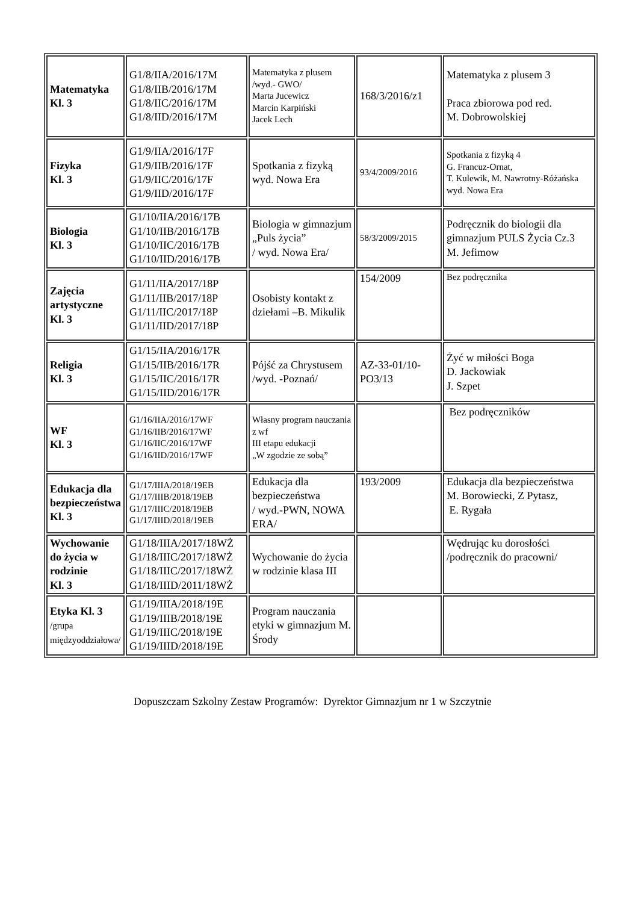| Matematyka Kl. 3 | G1/8/IIA/2016/17M G1/8/IIB/2016/17M G1/8/IIC/2016/17M G1/8/IID/2016/17M | Matematyka z plusem /wyd.- GWO/ Marta Jucewicz Marcin Karpiński Jacek Lech | 168/3/2016/z1 | Matematyka z plusem 3 Praca zbiorowa pod red. M. Dobrowolskiej |
| Fizyka Kl. 3 | G1/9/IIA/2016/17F G1/9/IIB/2016/17F G1/9/IIC/2016/17F G1/9/IID/2016/17F | Spotkania z fizyką wyd. Nowa Era | 93/4/2009/2016 | Spotkania z fizyką 4 G. Francuz-Ornat, T. Kulewik, M. Nawrotny-Różańska wyd. Nowa Era |
| Biologia Kl. 3 | G1/10/IIA/2016/17B G1/10/IIB/2016/17B G1/10/IIC/2016/17B G1/10/IID/2016/17B | Biologia w gimnazjum „Puls życia” / wyd. Nowa Era/ | 58/3/2009/2015 | Podręcznik do biologii dla gimnazjum PULS Życia Cz.3 M. Jefimow |
| Zajęcia artystyczne Kl. 3 | G1/11/IIA/2017/18P G1/11/IIB/2017/18P G1/11/IIC/2017/18P G1/11/IID/2017/18P | Osobisty kontakt z dziełami –B. Mikulik | 154/2009 | Bez podręcznika |
| Religia Kl. 3 | G1/15/IIA/2016/17R G1/15/IIB/2016/17R G1/15/IIC/2016/17R G1/15/IID/2016/17R | Pójść za Chrystusem /wyd. -Poznań/ | AZ-33-01/10-PO3/13 | Żyć w miłości Boga D. Jackowiak J. Szpet |
| WF Kl. 3 | G1/16/IIA/2016/17WF G1/16/IIB/2016/17WF G1/16/IIC/2016/17WF G1/16/IID/2016/17WF | Własny program nauczania z wf III etapu edukacji „W zgodzie ze sobą” | | Bez podręczników |
| Edukacja dla bezpieczeństwa Kl. 3 | G1/17/IIIA/2018/19EB G1/17/IIIB/2018/19EB G1/17/IIIC/2018/19EB G1/17/IIID/2018/19EB | Edukacja dla bezpieczeństwa / wyd.-PWN, NOWA ERA/ | 193/2009 | Edukacja dla bezpieczeństwa M. Borowiecki, Z Pytasz, E. Rygała |
| Wychowanie do życia w rodzinie Kl. 3 | G1/18/IIIA/2017/18WŻ G1/18/IIIC/2017/18WŻ G1/18/IIIC/2017/18WŻ G1/18/IIID/2011/18WŻ | Wychowanie do życia w rodzinie klasa III | | Wędrując ku dorosłości /podręcznik do pracowni/ |
| Etyka Kl. 3 /grupa międzyoddziałowa/ | G1/19/IIIA/2018/19E G1/19/IIIB/2018/19E G1/19/IIIC/2018/19E G1/19/IIID/2018/19E | Program nauczania etyki w gimnazjum M. Środy | | |
Dopuszczam Szkolny Zestaw Programów: Dyrektor Gimnazjum nr 1 w Szczytnie